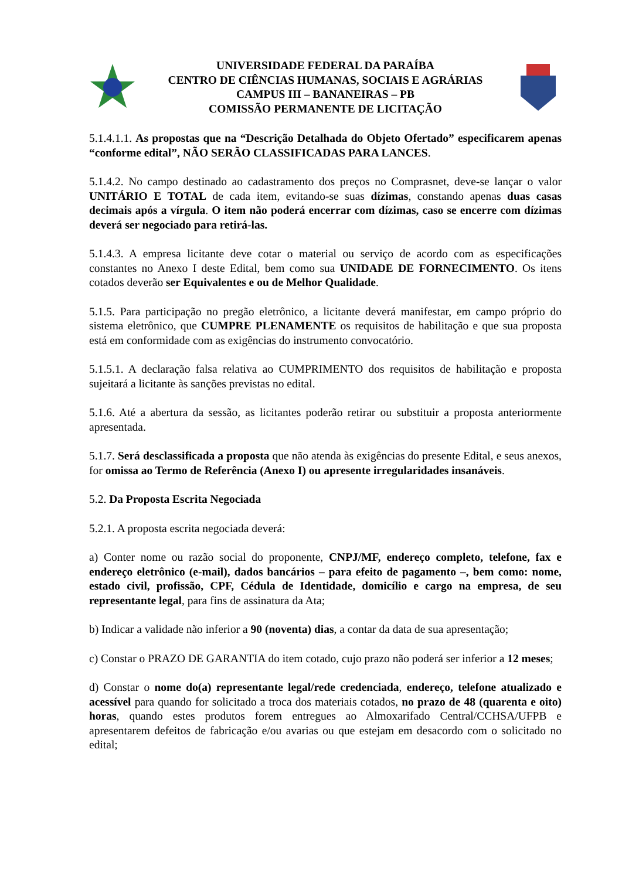UNIVERSIDADE FEDERAL DA PARAÍBA
CENTRO DE CIÊNCIAS HUMANAS, SOCIAIS E AGRÁRIAS
CAMPUS III – BANANEIRAS – PB
COMISSÃO PERMANENTE DE LICITAÇÃO
5.1.4.1.1. As propostas que na “Descrição Detalhada do Objeto Ofertado” especificarem apenas “conforme edital”, NÃO SERÃO CLASSIFICADAS PARA LANCES.
5.1.4.2. No campo destinado ao cadastramento dos preços no Comprasnet, deve-se lançar o valor UNITÁRIO E TOTAL de cada item, evitando-se suas dízimas, constando apenas duas casas decimais após a vírgula. O item não poderá encerrar com dízimas, caso se encerre com dízimas deverá ser negociado para retirá-las.
5.1.4.3. A empresa licitante deve cotar o material ou serviço de acordo com as especificações constantes no Anexo I deste Edital, bem como sua UNIDADE DE FORNECIMENTO. Os itens cotados deverão ser Equivalentes e ou de Melhor Qualidade.
5.1.5. Para participação no pregão eletrônico, a licitante deverá manifestar, em campo próprio do sistema eletrônico, que CUMPRE PLENAMENTE os requisitos de habilitação e que sua proposta está em conformidade com as exigências do instrumento convocatório.
5.1.5.1. A declaração falsa relativa ao CUMPRIMENTO dos requisitos de habilitação e proposta sujeitará a licitante às sanções previstas no edital.
5.1.6. Até a abertura da sessão, as licitantes poderão retirar ou substituir a proposta anteriormente apresentada.
5.1.7. Será desclassificada a proposta que não atenda às exigências do presente Edital, e seus anexos, for omissa ao Termo de Referência (Anexo I) ou apresente irregularidades insanáveis.
5.2. Da Proposta Escrita Negociada
5.2.1. A proposta escrita negociada deverá:
a) Conter nome ou razão social do proponente, CNPJ/MF, endereço completo, telefone, fax e endereço eletrônico (e-mail), dados bancários – para efeito de pagamento –, bem como: nome, estado civil, profissão, CPF, Cédula de Identidade, domicílio e cargo na empresa, de seu representante legal, para fins de assinatura da Ata;
b) Indicar a validade não inferior a 90 (noventa) dias, a contar da data de sua apresentação;
c) Constar o PRAZO DE GARANTIA do item cotado, cujo prazo não poderá ser inferior a 12 meses;
d) Constar o nome do(a) representante legal/rede credenciada, endereço, telefone atualizado e acessível para quando for solicitado a troca dos materiais cotados, no prazo de 48 (quarenta e oito) horas, quando estes produtos forem entregues ao Almoxarifado Central/CCHSA/UFPB e apresentarem defeitos de fabricação e/ou avarias ou que estejam em desacordo com o solicitado no edital;